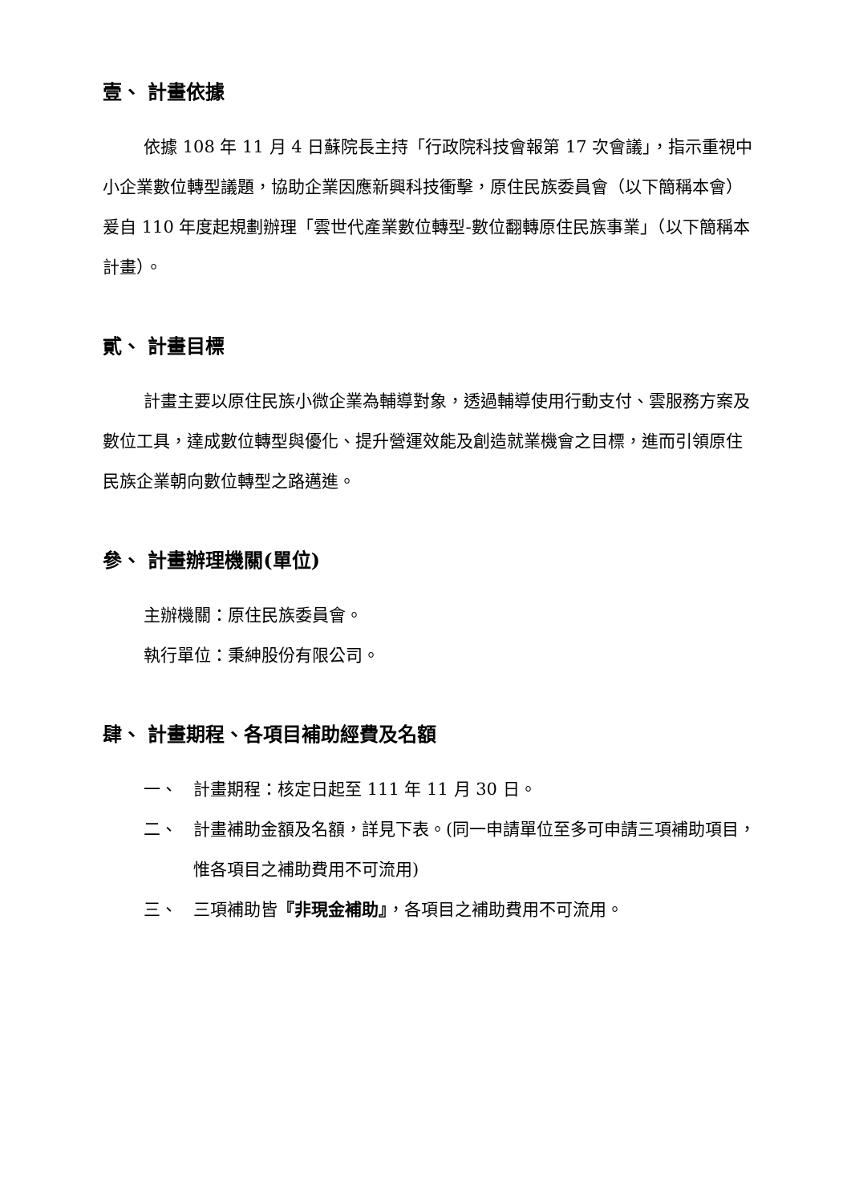壹、 計畫依據
依據 108 年 11 月 4 日蘇院長主持「行政院科技會報第 17 次會議」，指示重視中小企業數位轉型議題，協助企業因應新興科技衝擊，原住民族委員會（以下簡稱本會）爰自 110 年度起規劃辦理「雲世代產業數位轉型-數位翻轉原住民族事業」（以下簡稱本計畫）。
貳、 計畫目標
計畫主要以原住民族小微企業為輔導對象，透過輔導使用行動支付、雲服務方案及數位工具，達成數位轉型與優化、提升營運效能及創造就業機會之目標，進而引領原住民族企業朝向數位轉型之路邁進。
參、 計畫辦理機關(單位)
主辦機關：原住民族委員會。
執行單位：秉紳股份有限公司。
肆、 計畫期程、各項目補助經費及名額
一、 計畫期程：核定日起至 111 年 11 月 30 日。
二、 計畫補助金額及名額，詳見下表。(同一申請單位至多可申請三項補助項目，惟各項目之補助費用不可流用)
三、 三項補助皆『非現金補助』，各項目之補助費用不可流用。